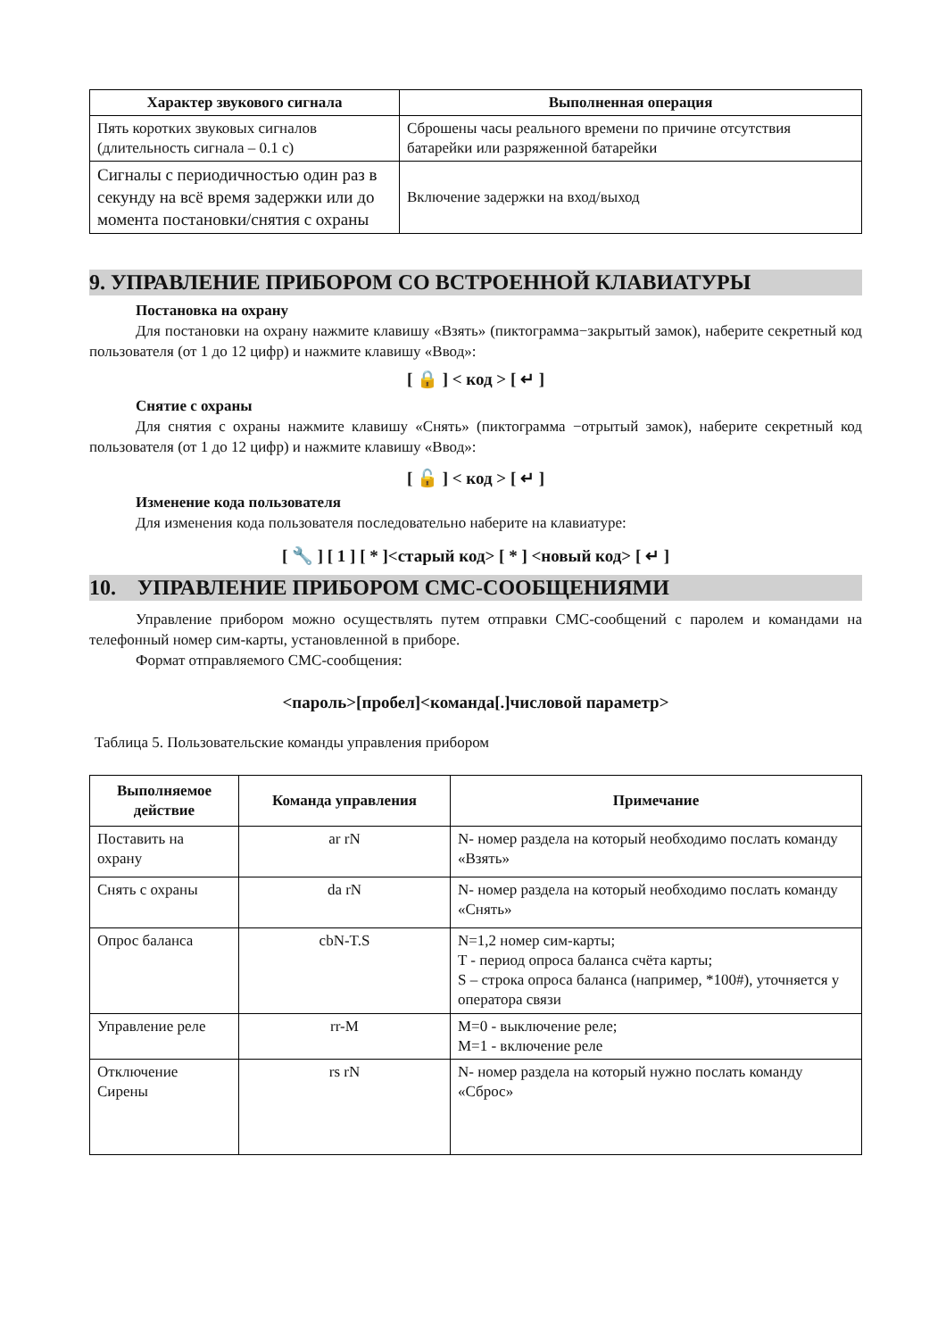| Характер звукового сигнала | Выполненная операция |
| --- | --- |
| Пять коротких звуковых сигналов (длительность сигнала – 0.1 с) | Сброшены часы реального времени по причине отсутствия батарейки или разряженной батарейки |
| Сигналы с периодичностью один раз в секунду на всё время задержки или до момента постановки/снятия с охраны | Включение задержки на вход/выход |
9. УПРАВЛЕНИЕ ПРИБОРОМ СО ВСТРОЕННОЙ КЛАВИАТУРЫ
Постановка на охрану
Для постановки на охрану нажмите клавишу «Взять» (пиктограмма−закрытый замок), наберите секретный код пользователя (от 1 до 12 цифр) и нажмите клавишу «Ввод»:
[ 🔒 ] < код > [ ↵ ]
Снятие с охраны
Для снятия с охраны нажмите клавишу «Снять» (пиктограмма −отрытый замок), наберите секретный код пользователя (от 1 до 12 цифр) и нажмите клавишу «Ввод»:
[ 🔓 ] < код > [ ↵ ]
Изменение кода пользователя
Для изменения кода пользователя последовательно наберите на клавиатуре:
[ 🔧 ] [ 1 ] [ * ]<старый код> [ * ] <новый код> [ ↵ ]
10. УПРАВЛЕНИЕ ПРИБОРОМ СМС-СООБЩЕНИЯМИ
Управление прибором можно осуществлять путем отправки СМС-сообщений с паролем и командами на телефонный номер сим-карты, установленной в приборе.
Формат отправляемого СМС-сообщения:
<пароль>[пробел]<команда[.]числовой параметр>
Таблица 5. Пользовательские команды управления прибором
| Выполняемое действие | Команда управления | Примечание |
| --- | --- | --- |
| Поставить на охрану | ar rN | N- номер раздела на который необходимо послать команду «Взять» |
| Снять с охраны | da rN | N- номер раздела на который необходимо послать команду «Снять» |
| Опрос баланса | cbN-T.S | N=1,2 номер сим-карты; T - период опроса баланса счёта карты; S – строка опроса баланса (например, *100#), уточняется у оператора связи |
| Управление реле | rr-M | M=0 - выключение реле; M=1 - включение реле |
| Отключение Сирены | rs rN | N- номер раздела на который нужно послать команду «Сброс» |